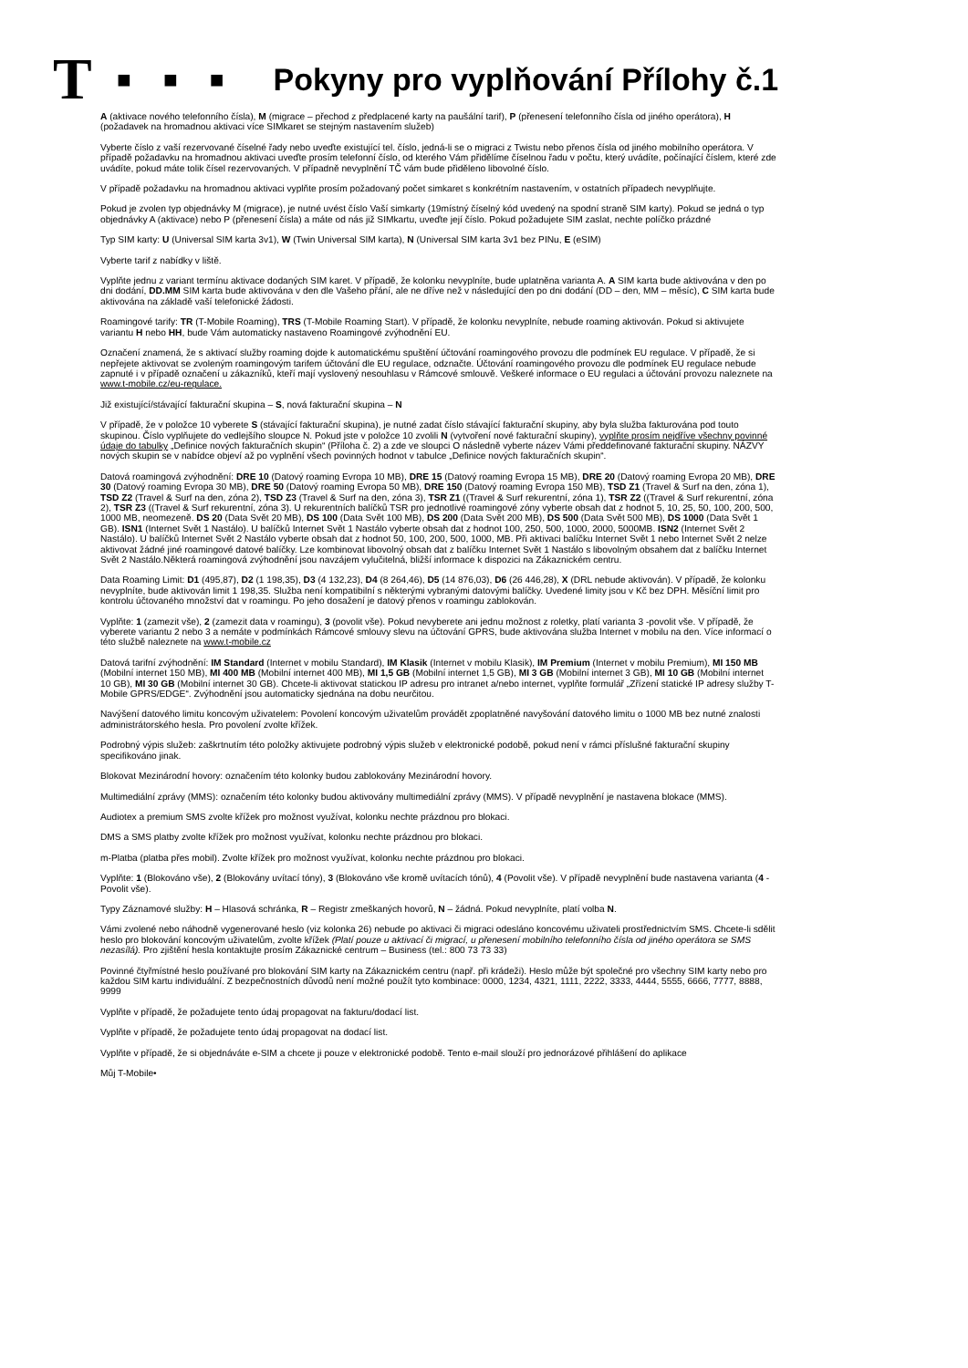T
■ ■ ■
Pokyny pro vyplňování Přílohy č.1
A (aktivace nového telefonního čísla), M (migrace – přechod z předplacené karty na paušální tarif), P (přenesení telefonního čísla od jiného operátora), H (požadavek na hromadnou aktivaci více SIMkaret se stejným nastavením služeb)
Vyberte číslo z vaší rezervované číselné řady nebo uveďte existující tel. číslo, jedná-li se o migraci z Twistu nebo přenos čísla od jiného mobilního operátora. V případě požadavku na hromadnou aktivaci uveďte prosím telefonní číslo, od kterého Vám přidělíme číselnou řadu v počtu, který uvádíte, počínající číslem, které zde uvádíte, pokud máte tolik čísel rezervovaných. V případně nevyplnění TČ vám bude přiděleno libovolné číslo.
V případě požadavku na hromadnou aktivaci vyplňte prosím požadovaný počet simkaret s konkrétním nastavením, v ostatních případech nevyplňujte.
Pokud je zvolen typ objednávky M (migrace), je nutné uvést číslo Vaší simkarty (19místný číselný kód uvedený na spodní straně SIM karty). Pokud se jedná o typ objednávky A (aktivace) nebo P (přenesení čísla) a máte od nás již SIMkartu, uveďte její číslo. Pokud požadujete SIM zaslat, nechte políčko prázdné
Typ SIM karty: U (Universal SIM karta 3v1), W (Twin Universal SIM karta), N (Universal SIM karta 3v1 bez PINu, E (eSIM)
Vyberte tarif z nabídky v liště.
Vyplňte jednu z variant termínu aktivace dodaných SIM karet. V případě, že kolonku nevyplníte, bude uplatněna varianta A. A SIM karta bude aktivována v den po dni dodání, DD.MM SIM karta bude aktivována v den dle Vašeho přání, ale ne dříve než v následující den po dni dodání (DD – den, MM – měsíc), C SIM karta bude aktivována na základě vaší telefonické žádosti.
Roamingové tarify: TR (T-Mobile Roaming), TRS (T-Mobile Roaming Start). V případě, že kolonku nevyplníte, nebude roaming aktivován. Pokud si aktivujete variantu H nebo HH, bude Vám automaticky nastaveno Roamingové zvýhodnění EU.
Označení znamená, že s aktivací služby roaming dojde k automatickému spuštění účtování roamingového provozu dle podmínek EU regulace. V případě, že si nepřejete aktivovat se zvoleným roamingovým tarifem účtování dle EU regulace, odznačte. Účtování roamingového provozu dle podmínek EU regulace nebude zapnuté i v případě označení u zákazníků, kteří mají vyslovený nesouhlasu v Rámcové smlouvě. Veškeré informace o EU regulaci a účtování provozu naleznete na www.t-mobile.cz/eu-regulace.
Již existující/stávající fakturační skupina – S, nová fakturační skupina – N
V případě, že v položce 10 vyberete S (stávající fakturační skupina), je nutné zadat číslo stávající fakturační skupiny, aby byla služba fakturována pod touto skupinou. Číslo vyplňujete do vedlejšího sloupce N. Pokud jste v položce 10 zvolili N (vytvoření nové fakturační skupiny), vyplňte prosím nejdříve všechny povinné údaje do tabulky „Definice nových fakturačních skupin“ (Příloha č. 2) a zde ve sloupci O následně vyberte název Vámi předdefinované fakturační skupiny. NÁZVY nových skupin se v nabídce objeví až po vyplnění všech povinných hodnot v tabulce „Definice nových fakturačních skupin“.
Datová roamingová zvýhodnění: DRE 10 (Datový roaming Evropa 10 MB), DRE 15 (Datový roaming Evropa 15 MB), DRE 20 (Datový roaming Evropa 20 MB), DRE 30 (Datový roaming Evropa 30 MB), DRE 50 (Datový roaming Evropa 50 MB), DRE 150 (Datový roaming Evropa 150 MB), TSD Z1 (Travel & Surf na den, zóna 1), TSD Z2 (Travel & Surf na den, zóna 2), TSD Z3 (Travel & Surf na den, zóna 3), TSR Z1 ((Travel & Surf rekurentní, zóna 1), TSR Z2 ((Travel & Surf rekurentní, zóna 2), TSR Z3 ((Travel & Surf rekurentní, zóna 3). U rekurentních balíčků TSR pro jednotlivé roamingové zóny vyberte obsah dat z hodnot 5, 10, 25, 50, 100, 200, 500, 1000 MB, neomezeně. DS 20 (Data Svět 20 MB), DS 100 (Data Svět 100 MB), DS 200 (Data Svět 200 MB), DS 500 (Data Svět 500 MB), DS 1000 (Data Svět 1 GB). ISN1 (Internet Svět 1 Nastálo). U balíčků Internet Svět 1 Nastálo vyberte obsah dat z hodnot 100, 250, 500, 1000, 2000, 5000MB. ISN2 (Internet Svět 2 Nastálo). U balíčků Internet Svět 2 Nastálo vyberte obsah dat z hodnot 50, 100, 200, 500, 1000, MB. Při aktivaci balíčku Internet Svět 1 nebo Internet Svět 2 nelze aktivovat žádné jiné roamingové datové balíčky. Lze kombinovat libovolný obsah dat z balíčku Internet Svět 1 Nastálo s libovolným obsahem dat z balíčku Internet Svět 2 Nastálo.Některá roamingová zvýhodnění jsou navzájem vylučitelná, bližší informace k dispozici na Zákaznickém centru.
Data Roaming Limit: D1 (495,87), D2 (1 198,35), D3 (4 132,23), D4 (8 264,46), D5 (14 876,03), D6 (26 446,28), X (DRL nebude aktivován). V případě, že kolonku nevyplníte, bude aktivován limit 1 198,35. Služba není kompatibilní s některými vybranými datovými balíčky. Uvedené limity jsou v Kč bez DPH. Měsíční limit pro kontrolu účtovaného množství dat v roamingu. Po jeho dosažení je datový přenos v roamingu zablokován.
Vyplňte: 1 (zamezit vše), 2 (zamezit data v roamingu), 3 (povolit vše). Pokud nevyberete ani jednu možnost z roletky, platí varianta 3 -povolit vše. V případě, že vyberete variantu 2 nebo 3 a nemáte v podmínkách Rámcové smlouvy slevu na účtování GPRS, bude aktivována služba Internet v mobilu na den. Více informací o této službě naleznete na www.t-mobile.cz
Datová tarifní zvýhodnění: IM Standard (Internet v mobilu Standard), IM Klasik (Internet v mobilu Klasik), IM Premium (Internet v mobilu Premium), MI 150 MB (Mobilní internet 150 MB), MI 400 MB (Mobilní internet 400 MB), MI 1,5 GB (Mobilní internet 1,5 GB), MI 3 GB (Mobilní internet 3 GB), MI 10 GB (Mobilní internet 10 GB), MI 30 GB (Mobilní internet 30 GB). Chcete-li aktivovat statickou IP adresu pro intranet a/nebo internet, vyplňte formulář „Zřízení statické IP adresy služby T-Mobile GPRS/EDGE“. Zvýhodnění jsou automaticky sjednána na dobu neurčitou.
Navýšení datového limitu koncovým uživatelem: Povolení koncovým uživatelům provádět zpoplatněné navyšování datového limitu o 1000 MB bez nutné znalosti administrátorského hesla. Pro povolení zvolte křížek.
Podrobný výpis služeb: zaškrtnutím této položky aktivujete podrobný výpis služeb v elektronické podobě, pokud není v rámci příslušné fakturační skupiny specifikováno jinak.
Blokovat Mezinárodní hovory: označením této kolonky budou zablokovány Mezinárodní hovory.
Multimediální zprávy (MMS): označením této kolonky budou aktivovány multimediální zprávy (MMS). V případě nevyplnění je nastavena blokace (MMS).
Audiotex a premium SMS zvolte křížek pro možnost využívat, kolonku nechte prázdnou pro blokaci.
DMS a SMS platby zvolte křížek pro možnost využívat, kolonku nechte prázdnou pro blokaci.
m-Platba (platba přes mobil). Zvolte křížek pro možnost využívat, kolonku nechte prázdnou pro blokaci.
Vyplňte: 1 (Blokováno vše), 2 (Blokovány uvítací tóny), 3 (Blokováno vše kromě uvítacích tónů), 4 (Povolit vše). V případě nevyplnění bude nastavena varianta (4 -Povolit vše).
Typy Záznamové služby: H – Hlasová schránka, R – Registr zmeškaných hovorů, N – žádná. Pokud nevyplníte, platí volba N.
Vámi zvolené nebo náhodně vygenerované heslo (viz kolonka 26) nebude po aktivaci či migraci odesláno koncovému uživateli prostřednictvím SMS. Chcete-li sdělit heslo pro blokování koncovým uživatelům, zvolte křížek (Platí pouze u aktivací či migrací, u přenesení mobilního telefonního čísla od jiného operátora se SMS nezasílá). Pro zjištění hesla kontaktujte prosím Zákaznické centrum – Business (tel.: 800 73 73 33)
Povinné čtyřmístné heslo používané pro blokování SIM karty na Zákaznickém centru (např. při krádeži). Heslo může být společné pro všechny SIM karty nebo pro každou SIM kartu individuální. Z bezpečnostních důvodů není možné použít tyto kombinace: 0000, 1234, 4321, 1111, 2222, 3333, 4444, 5555, 6666, 7777, 8888, 9999
Vyplňte v případě, že požadujete tento údaj propagovat na fakturu/dodací list.
Vyplňte v případě, že požadujete tento údaj propagovat na dodací list.
Vyplňte v případě, že si objednáváte e-SIM a chcete ji pouze v elektronické podobě. Tento e-mail slouží pro jednorázové přihlášení do aplikace
Můj T-Mobile•